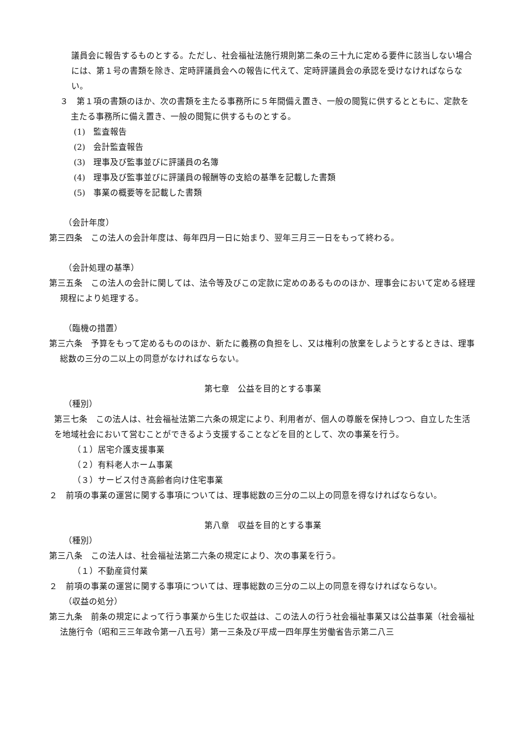議員会に報告するものとする。ただし、社会福祉法施行規則第二条の三十九に定める要件に該当しない場合には、第１号の書類を除き、定時評議員会への報告に代えて、定時評議員会の承認を受けなければならない。
３　第１項の書類のほか、次の書類を主たる事務所に５年間備え置き、一般の閲覧に供するとともに、定款を主たる事務所に備え置き、一般の閲覧に供するものとする。
(1)　監査報告
(2)　会計監査報告
(3)　理事及び監事並びに評議員の名簿
(4)　理事及び監事並びに評議員の報酬等の支給の基準を記載した書類
(5)　事業の概要等を記載した書類
（会計年度）
第三四条　この法人の会計年度は、毎年四月一日に始まり、翌年三月三一日をもって終わる。
（会計処理の基準）
第三五条　この法人の会計に関しては、法令等及びこの定款に定めのあるもののほか、理事会において定める経理規程により処理する。
（臨機の措置）
第三六条　予算をもって定めるもののほか、新たに義務の負担をし、又は権利の放棄をしようとするときは、理事総数の三分の二以上の同意がなければならない。
第七章　公益を目的とする事業
（種別）
第三七条　この法人は、社会福祉法第二六条の規定により、利用者が、個人の尊厳を保持しつつ、自立した生活を地域社会において営むことができるよう支援することなどを目的として、次の事業を行う。
（１）居宅介護支援事業
（２）有料老人ホーム事業
（３）サービス付き高齢者向け住宅事業
２　前項の事業の運営に関する事項については、理事総数の三分の二以上の同意を得なければならない。
第八章　収益を目的とする事業
（種別）
第三八条　この法人は、社会福祉法第二六条の規定により、次の事業を行う。
（１）不動産貸付業
２　前項の事業の運営に関する事項については、理事総数の三分の二以上の同意を得なければならない。
（収益の処分）
第三九条　前条の規定によって行う事業から生じた収益は、この法人の行う社会福祉事業又は公益事業（社会福祉法施行令（昭和三三年政令第一八五号）第一三条及び平成一四年厚生労働省告示第二八三